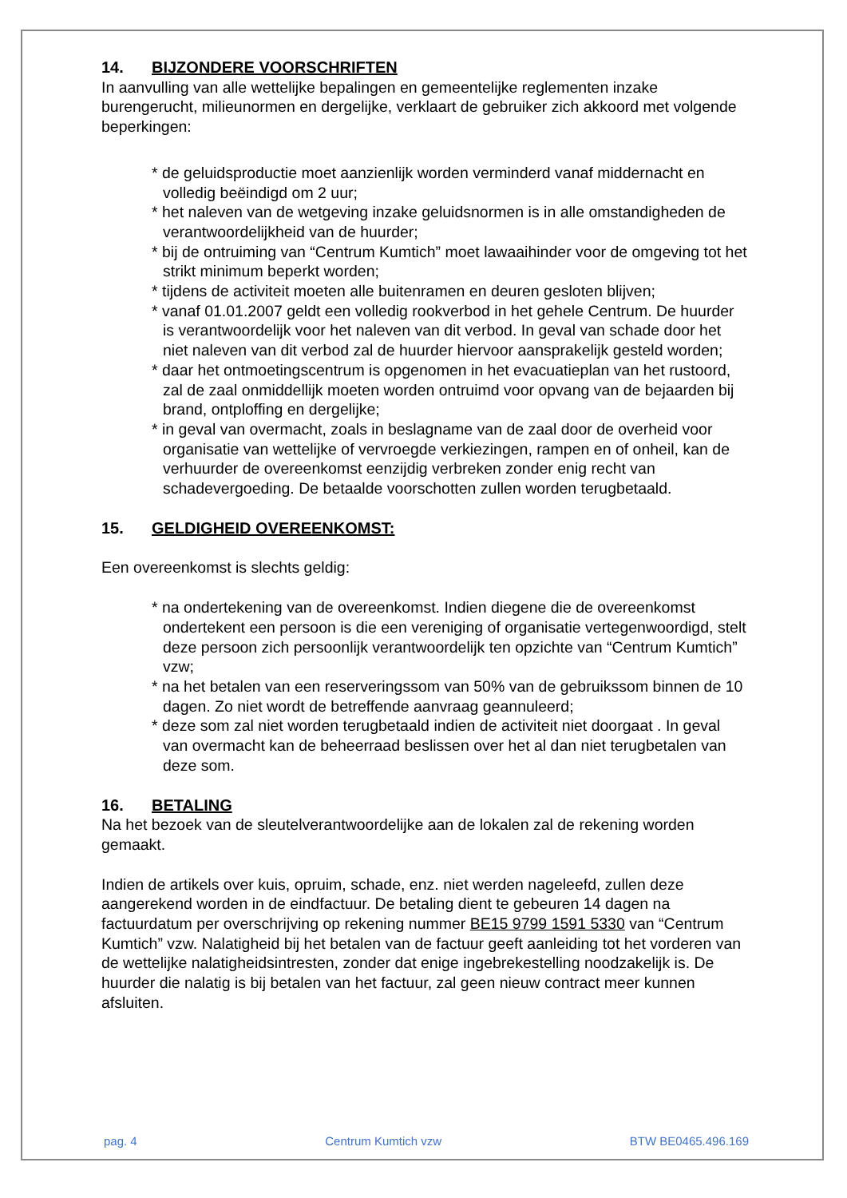14. BIJZONDERE VOORSCHRIFTEN
In aanvulling van alle wettelijke bepalingen en gemeentelijke reglementen inzake burengerucht, milieunormen en dergelijke, verklaart de gebruiker zich akkoord met volgende beperkingen:
* de geluidsproductie moet aanzienlijk worden verminderd vanaf middernacht en volledig beëindigd om 2 uur;
* het naleven van de wetgeving inzake geluidsnormen is in alle omstandigheden de verantwoordelijkheid van de huurder;
* bij de ontruiming van “Centrum Kumtich” moet lawaaihinder voor de omgeving tot het strikt minimum beperkt worden;
* tijdens de activiteit moeten alle buitenramen en deuren gesloten blijven;
* vanaf 01.01.2007 geldt een volledig rookverbod in het gehele Centrum. De huurder is verantwoordelijk voor het naleven van dit verbod. In geval van schade door het niet naleven van dit verbod zal de huurder hiervoor aansprakelijk gesteld worden;
* daar het ontmoetingscentrum is opgenomen in het evacuatieplan van het rustoord, zal de zaal onmiddellijk moeten worden ontruimd voor opvang van de bejaarden bij brand, ontploffing en dergelijke;
* in geval van overmacht, zoals in beslagname van de zaal door de overheid voor organisatie van wettelijke of vervroegde verkiezingen, rampen en of onheil, kan de verhuurder de overeenkomst eenzijdig verbreken zonder enig recht van schadevergoeding. De betaalde voorschotten zullen worden terugbetaald.
15. GELDIGHEID OVEREENKOMST:
Een overeenkomst is slechts geldig:
* na ondertekening van de overeenkomst. Indien diegene die de overeenkomst ondertekent een persoon is die een vereniging of organisatie vertegenwoordigd, stelt deze persoon zich persoonlijk verantwoordelijk ten opzichte van “Centrum Kumtich” vzw;
* na het betalen van een reserveringssom van 50% van de gebruikssom binnen de 10 dagen. Zo niet wordt de betreffende aanvraag geannuleerd;
* deze som zal niet worden terugbetaald indien de activiteit niet doorgaat . In geval van overmacht kan de beheerraad beslissen over het al dan niet terugbetalen van deze som.
16. BETALING
Na het bezoek van de sleutelverantwoordelijke aan de lokalen zal de rekening worden gemaakt.
Indien de artikels over kuis, opruim, schade, enz. niet werden nageleefd, zullen deze aangerekend worden in de eindfactuur. De betaling dient te gebeuren 14 dagen na factuurdatum per overschrijving op rekening nummer BE15 9799 1591 5330 van “Centrum Kumtich” vzw. Nalatigheid bij het betalen van de factuur geeft aanleiding tot het vorderen van de wettelijke nalatigheidsintresten, zonder dat enige ingebrekestelling noodzakelijk is. De huurder die nalatig is bij betalen van het factuur, zal geen nieuw contract meer kunnen afsluiten.
pag. 4 Centrum Kumtich vzw BTW BE0465.496.169